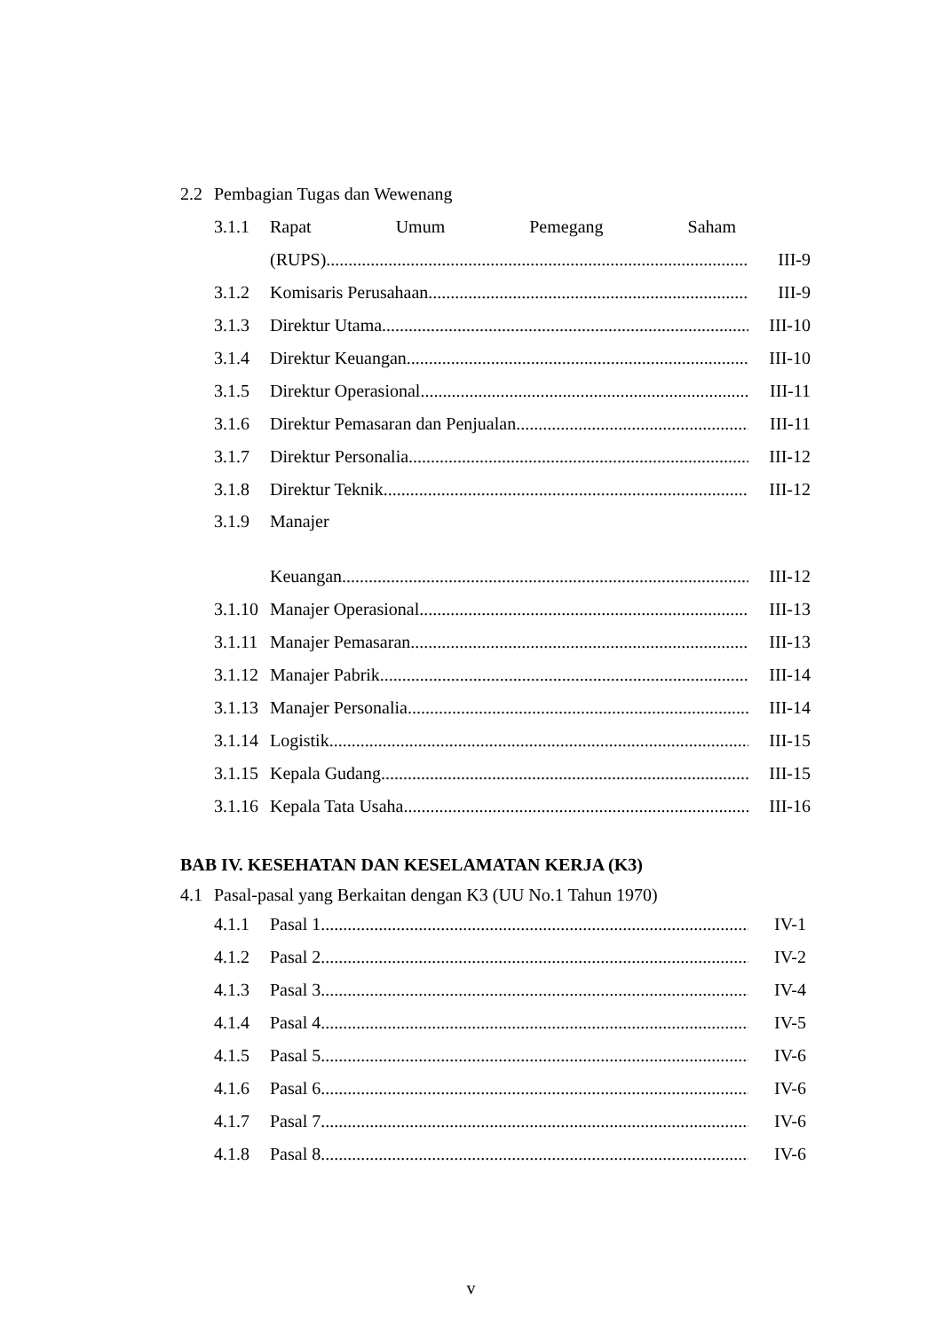2.2 Pembagian Tugas dan Wewenang
3.1.1 Rapat Umum Pemegang Saham
(RUPS) III-9
3.1.2 Komisaris Perusahaan III-9
3.1.3 Direktur Utama III-10
3.1.4 Direktur Keuangan III-10
3.1.5 Direktur Operasional III-11
3.1.6 Direktur Pemasaran dan Penjualan III-11
3.1.7 Direktur Personalia III-12
3.1.8 Direktur Teknik III-12
3.1.9 Manajer
Keuangan III-12
3.1.10 Manajer Operasional III-13
3.1.11 Manajer Pemasaran III-13
3.1.12 Manajer Pabrik III-14
3.1.13 Manajer Personalia III-14
3.1.14 Logistik III-15
3.1.15 Kepala Gudang III-15
3.1.16 Kepala Tata Usaha III-16
BAB IV. KESEHATAN DAN KESELAMATAN KERJA (K3)
4.1 Pasal-pasal yang Berkaitan dengan K3 (UU No.1 Tahun 1970)
4.1.1 Pasal 1 IV-1
4.1.2 Pasal 2 IV-2
4.1.3 Pasal 3 IV-4
4.1.4 Pasal 4 IV-5
4.1.5 Pasal 5 IV-6
4.1.6 Pasal 6 IV-6
4.1.7 Pasal 7 IV-6
4.1.8 Pasal 8 IV-6
v